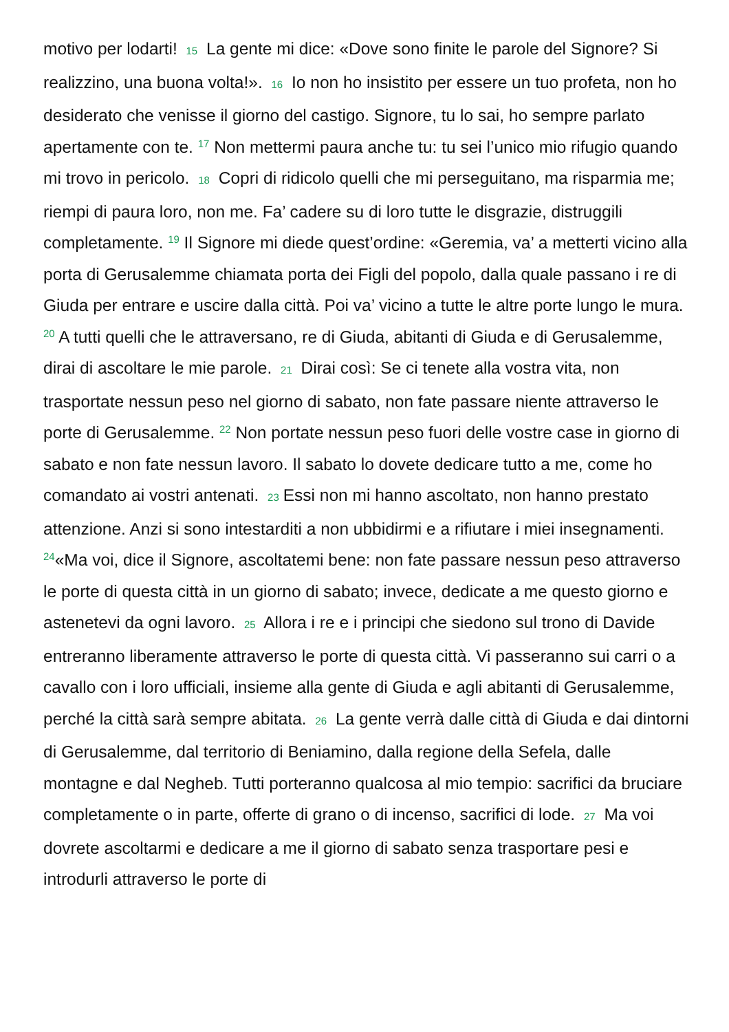motivo per lodarti! 15 La gente mi dice: «Dove sono finite le parole del Signore? Si realizzino, una buona volta!». 16 Io non ho insistito per essere un tuo profeta, non ho desiderato che venisse il giorno del castigo. Signore, tu lo sai, ho sempre parlato apertamente con te. <sup>17</sup> Non mettermi paura anche tu: tu sei l’unico mio rifugio quando mi trovo in pericolo. 18 Copri di ridicolo quelli che mi perseguitano, ma risparmia me; riempi di paura loro, non me. Fa’ cadere su di loro tutte le disgrazie, distruggili completamente. <sup>19</sup> Il Signore mi diede quest’ordine: «Geremia, va’ a metterti vicino alla porta di Gerusalemme chiamata porta dei Figli del popolo, dalla quale passano i re di Giuda per entrare e uscire dalla città. Poi va’ vicino a tutte le altre porte lungo le mura. <sup>20</sup> A tutti quelli che le attraversano, re di Giuda, abitanti di Giuda e di Gerusalemme, dirai di ascoltare le mie parole. 21 Dirai così: Se ci tenete alla vostra vita, non trasportate nessun peso nel giorno di sabato, non fate passare niente attraverso le porte di Gerusalemme. <sup>22</sup> Non portate nessun peso fuori delle vostre case in giorno di sabato e non fate nessun lavoro. Il sabato lo dovete dedicare tutto a me, come ho comandato ai vostri antenati. 23 Essi non mi hanno ascoltato, non hanno prestato attenzione. Anzi si sono intestarditi a non ubbidirmi e a rifiutare i miei insegnamenti. <sup>24</sup>«Ma voi, dice il Signore, ascoltatemi bene: non fate passare nessun peso attraverso le porte di questa città in un giorno di sabato; invece, dedicate a me questo giorno e astenetevi da ogni lavoro. 25 Allora i re e i principi che siedono sul trono di Davide entreranno liberamente attraverso le porte di questa città. Vi passeranno sui carri o a cavallo con i loro ufficiali, insieme alla gente di Giuda e agli abitanti di Gerusalemme, perché la città sarà sempre abitata. 26 La gente verrà dalle città di Giuda e dai dintorni di Gerusalemme, dal territorio di Beniamino, dalla regione della Sefela, dalle montagne e dal Negheb. Tutti porteranno qualcosa al mio tempio: sacrifici da bruciare completamente o in parte, offerte di grano o di incenso, sacrifici di lode. 27 Ma voi dovrete ascoltarmi e dedicare a me il giorno di sabato senza trasportare pesi e introdurli attraverso le porte di